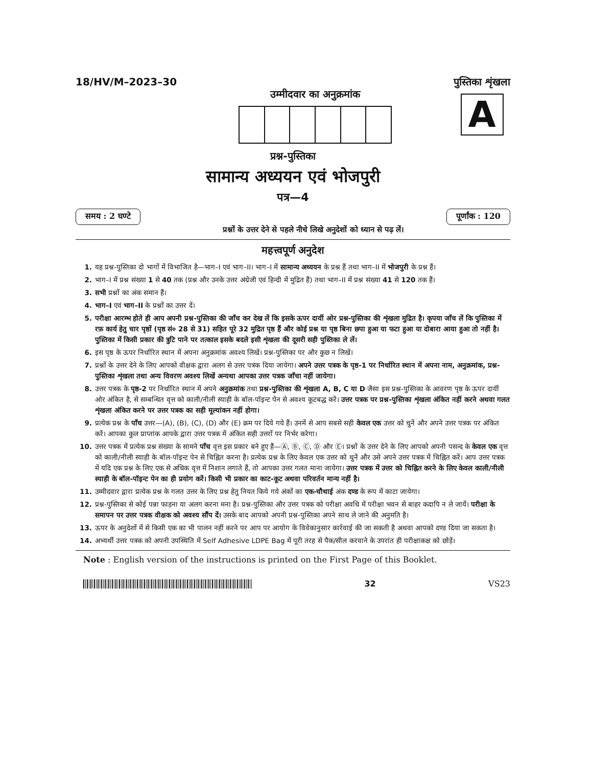18/HV/M–2023–30
उम्मीदवार का अनुक्रमांक
पुस्तिका शृंखला
A
प्रश्न-पुस्तिका
सामान्य अध्ययन एवं भोजपुरी
पत्र—4
समय : 2 घण्टे पूर्णांक : 120
प्रश्नों के उत्तर देने से पहले नीचे लिखे अनुदेशों को ध्यान से पढ़ लें।
महत्त्वपूर्ण अनुदेश
1. यह प्रश्न-पुस्तिका दो भागों में विभाजित है—भाग–I एवं भाग–II। भाग–I में सामान्य अध्ययन के प्रश्न हैं तथा भाग–II में भोजपुरी के प्रश्न हैं।
2. भाग–I में प्रश्न संख्या 1 से 40 तक (प्रश्न और उनके उत्तर अंग्रेजी एवं हिन्दी में मुद्रित हैं) तथा भाग–II में प्रश्न संख्या 41 से 120 तक हैं।
3. सभी प्रश्नों का अंक समान हैं।
4. भाग–I एवं भाग–II के प्रश्नों का उत्तर दें।
5. परीक्षा आरम्भ होते ही आप अपनी प्रश्न-पुस्तिका की जाँच कर देख लें कि इसके ऊपर दायीं ओर प्रश्न-पुस्तिका की शृंखला मुद्रित है। कृपया जाँच लें कि पुस्तिका में रफ़ कार्य हेतु चार पृष्ठों (पृष्ठ सं० 28 से 31) सहित पूरे 32 मुद्रित पृष्ठ हैं और कोई प्रश्न या पृष्ठ बिना छपा हुआ या फटा हुआ या दोबारा आया हुआ तो नहीं है। पुस्तिका में किसी प्रकार की त्रुटि पाने पर तत्काल इसके बदले इसी शृंखला की दूसरी सही पुस्तिका ले लें।
6. इस पृष्ठ के ऊपर निर्धारित स्थान में अपना अनुक्रमांक अवश्य लिखें। प्रश्न-पुस्तिका पर और कुछ न लिखें।
7. प्रश्नों के उत्तर देने के लिए आपको वीक्षक द्वारा अलग से उत्तर पत्रक दिया जायेगा। अपने उत्तर पत्रक के पृष्ठ-1 पर निर्धारित स्थान में अपना नाम, अनुक्रमांक, प्रश्न-पुस्तिका शृंखला तथा अन्य विवरण अवश्य लिखें अन्यथा आपका उत्तर पत्रक जाँचा नहीं जायेगा।
8. उत्तर पत्रक के पृष्ठ-2 पर निर्धारित स्थान में अपने अनुक्रमांक तथा प्रश्न-पुस्तिका की शृंखला A, B, C या D जैसा इस प्रश्न-पुस्तिका के आवरण पृष्ठ के ऊपर दायीं ओर अंकित है, से सम्बन्धित वृत्त को काली/नीली स्याही के बॉल-पॉइन्ट पेन से अवश्य कूटबद्ध करें। उत्तर पत्रक पर प्रश्न-पुस्तिका शृंखला अंकित नहीं करने अथवा गलत शृंखला अंकित करने पर उत्तर पत्रक का सही मूल्यांकन नहीं होगा।
9. प्रत्येक प्रश्न के पाँच उत्तर—(A), (B), (C), (D) और (E) क्रम पर दिये गये हैं। उनमें से आप सबसे सही केवल एक उत्तर को चुनें और अपने उत्तर पत्रक पर अंकित करें। आपका कुल प्राप्तांक आपके द्वारा उत्तर पत्रक में अंकित सही उत्तरों पर निर्भर करेगा।
10. उत्तर पत्रक में प्रत्येक प्रश्न संख्या के सामने पाँच वृत्त इस प्रकार बने हुए हैं—Ⓐ, Ⓑ, Ⓒ, Ⓓ और Ⓔ। प्रश्नों के उत्तर देने के लिए आपको अपनी पसन्द के केवल एक वृत्त को काली/नीली स्याही के बॉल-पॉइन्ट पेन से चिह्नित करना है। प्रत्येक प्रश्न के लिए केवल एक उत्तर को चुनें और उसे अपने उत्तर पत्रक में चिह्नित करें। आप उत्तर पत्रक में यदि एक प्रश्न के लिए एक से अधिक वृत्त में निशान लगाते हैं, तो आपका उत्तर गलत माना जायेगा। उत्तर पत्रक में उत्तर को चिह्नित करने के लिए केवल काली/नीली स्याही के बॉल-पॉइन्ट पेन का ही प्रयोग करें। किसी भी प्रकार का काट-कूट अथवा परिवर्तन मान्य नहीं है।
11. उम्मीदवार द्वारा प्रत्येक प्रश्न के गलत उत्तर के लिए प्रश्न हेतु नियत किये गये अंकों का एक-चौथाई अंक दण्ड के रूप में काटा जायेगा।
12. प्रश्न-पुस्तिका से कोई पन्ना फाड़ना या अलग करना मना है। प्रश्न-पुस्तिका और उत्तर पत्रक को परीक्षा अवधि में परीक्षा भवन से बाहर कदापि न ले जायें। परीक्षा के समापन पर उत्तर पत्रक वीक्षक को अवश्य सौंप दें। उसके बाद आपको अपनी प्रश्न-पुस्तिका अपने साथ ले जाने की अनुमति है।
13. ऊपर के अनुदेशों में से किसी एक का भी पालन नहीं करने पर आप पर आयोग के विवेकानुसार कार्रवाई की जा सकती है अथवा आपको दण्ड दिया जा सकता है।
14. अभ्यर्थी उत्तर पत्रक को अपनी उपस्थिति में Self Adhesive LDPE Bag में पूरी तरह से पैक/सील करवाने के उपरांत ही परीक्षाकक्ष को छोड़ें।
Note : English version of the instructions is printed on the First Page of this Booklet.
32 VS23